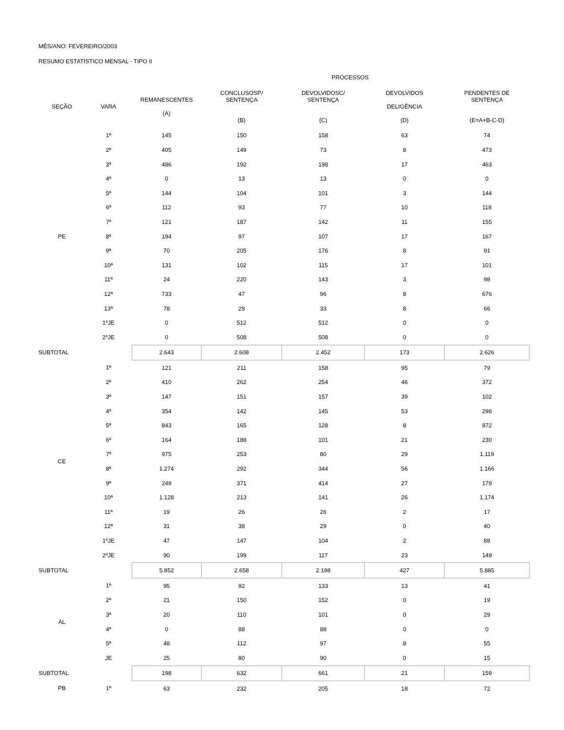MÊS/ANO: FEVEREIRO/2003
RESUMO ESTATÍSTICO MENSAL - TIPO II
| | | PROCESSOS | | | | |
| --- | --- | --- | --- | --- | --- | --- |
| SEÇÃO | VARA | REMANESCENTES (A) | CONCLUSOSP/ SENTENÇA (B) | DEVOLVIDOSC/ SENTENÇA (C) | DEVOLVIDOS DELIGÊNCIA (D) | PENDENTES DE SENTENÇA (E=A+B-C-D) |
| PE | 1ª | 145 | 150 | 158 | 63 | 74 |
| | 2ª | 405 | 149 | 73 | 8 | 473 |
| | 3ª | 486 | 192 | 198 | 17 | 463 |
| | 4ª | 0 | 13 | 13 | 0 | 0 |
| | 5ª | 144 | 104 | 101 | 3 | 144 |
| | 6ª | 112 | 93 | 77 | 10 | 118 |
| | 7ª | 121 | 187 | 142 | 11 | 155 |
| | 8ª | 194 | 97 | 107 | 17 | 167 |
| | 9ª | 70 | 205 | 176 | 8 | 91 |
| | 10ª | 131 | 102 | 115 | 17 | 101 |
| | 11ª | 24 | 220 | 143 | 3 | 98 |
| | 12ª | 733 | 47 | 96 | 8 | 676 |
| | 13ª | 78 | 29 | 33 | 8 | 66 |
| | 1ºJE | 0 | 512 | 512 | 0 | 0 |
| | 2ºJE | 0 | 508 | 508 | 0 | 0 |
| SUBTOTAL | | 2.643 | 2.608 | 2.452 | 173 | 2.626 |
| CE | 1ª | 121 | 211 | 158 | 95 | 79 |
| | 2ª | 410 | 262 | 254 | 46 | 372 |
| | 3ª | 147 | 151 | 157 | 39 | 102 |
| | 4ª | 354 | 142 | 145 | 53 | 298 |
| | 5ª | 843 | 165 | 128 | 8 | 872 |
| | 6ª | 164 | 188 | 101 | 21 | 230 |
| | 7ª | 975 | 253 | 80 | 29 | 1.119 |
| | 8ª | 1.274 | 292 | 344 | 56 | 1.166 |
| | 9ª | 249 | 371 | 414 | 27 | 179 |
| | 10ª | 1.128 | 213 | 141 | 26 | 1.174 |
| | 11ª | 19 | 26 | 26 | 2 | 17 |
| | 12ª | 31 | 38 | 29 | 0 | 40 |
| | 1ºJE | 47 | 147 | 104 | 2 | 88 |
| | 2ºJE | 90 | 199 | 117 | 23 | 149 |
| SUBTOTAL | | 5.852 | 2.658 | 2.198 | 427 | 5.885 |
| AL | 1ª | 95 | 92 | 133 | 13 | 41 |
| | 2ª | 21 | 150 | 152 | 0 | 19 |
| | 3ª | 20 | 110 | 101 | 0 | 29 |
| | 4ª | 0 | 88 | 88 | 0 | 0 |
| | 5ª | 48 | 112 | 97 | 8 | 55 |
| | JE | 25 | 80 | 90 | 0 | 15 |
| SUBTOTAL | | 198 | 632 | 661 | 21 | 159 |
| PB | 1ª | 63 | 232 | 205 | 18 | 72 |